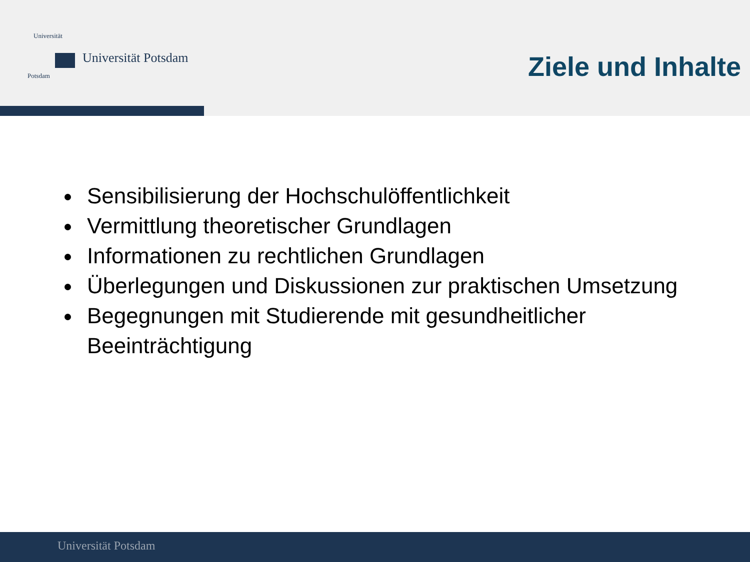Universität
Potsdam
Universität Potsdam
Ziele und Inhalte
Sensibilisierung der Hochschulöffentlichkeit
Vermittlung theoretischer Grundlagen
Informationen zu rechtlichen Grundlagen
Überlegungen und Diskussionen zur praktischen Umsetzung
Begegnungen mit Studierende mit gesundheitlicher Beeinträchtigung
Universität Potsdam